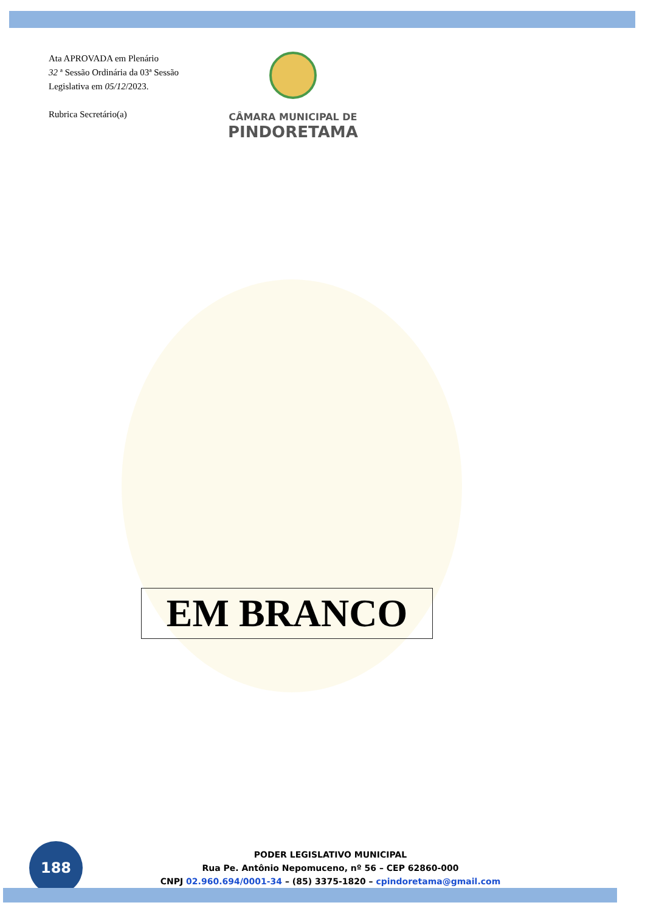Ata APROVADA em Plenário
32 ª Sessão Ordinária da 03ª Sessão Legislativa em 05/12/2023.
Rubrica Secretário(a)
CÂMARA MUNICIPAL DE
PINDORETAMA
EM BRANCO
188
PODER LEGISLATIVO MUNICIPAL
Rua Pe. Antônio Nepomuceno, nº 56 – CEP 62860-000
CNPJ 02.960.694/0001-34 – (85) 3375-1820 – cpindoretama@gmail.com